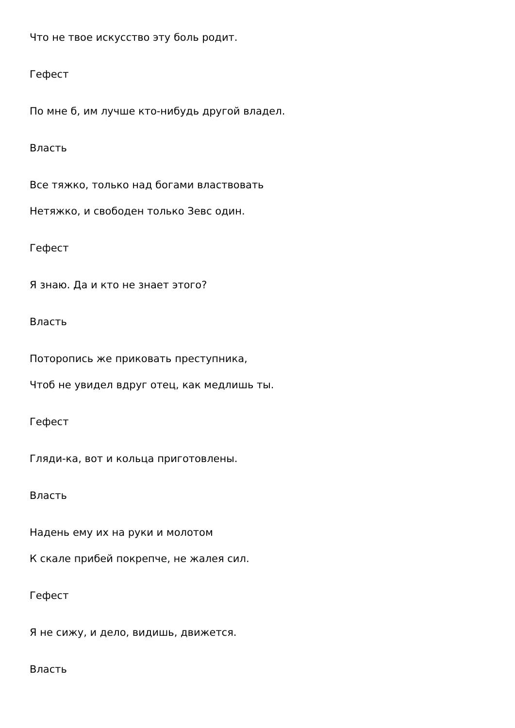Что не твое искусство эту боль родит.
Гефест
По мне б, им лучше кто-нибудь другой владел.
Власть
Все тяжко, только над богами властвовать
Нетяжко, и свободен только Зевс один.
Гефест
Я знаю. Да и кто не знает этого?
Власть
Поторопись же приковать преступника,
Чтоб не увидел вдруг отец, как медлишь ты.
Гефест
Гляди-ка, вот и кольца приготовлены.
Власть
Надень ему их на руки и молотом
К скале прибей покрепче, не жалея сил.
Гефест
Я не сижу, и дело, видишь, движется.
Власть